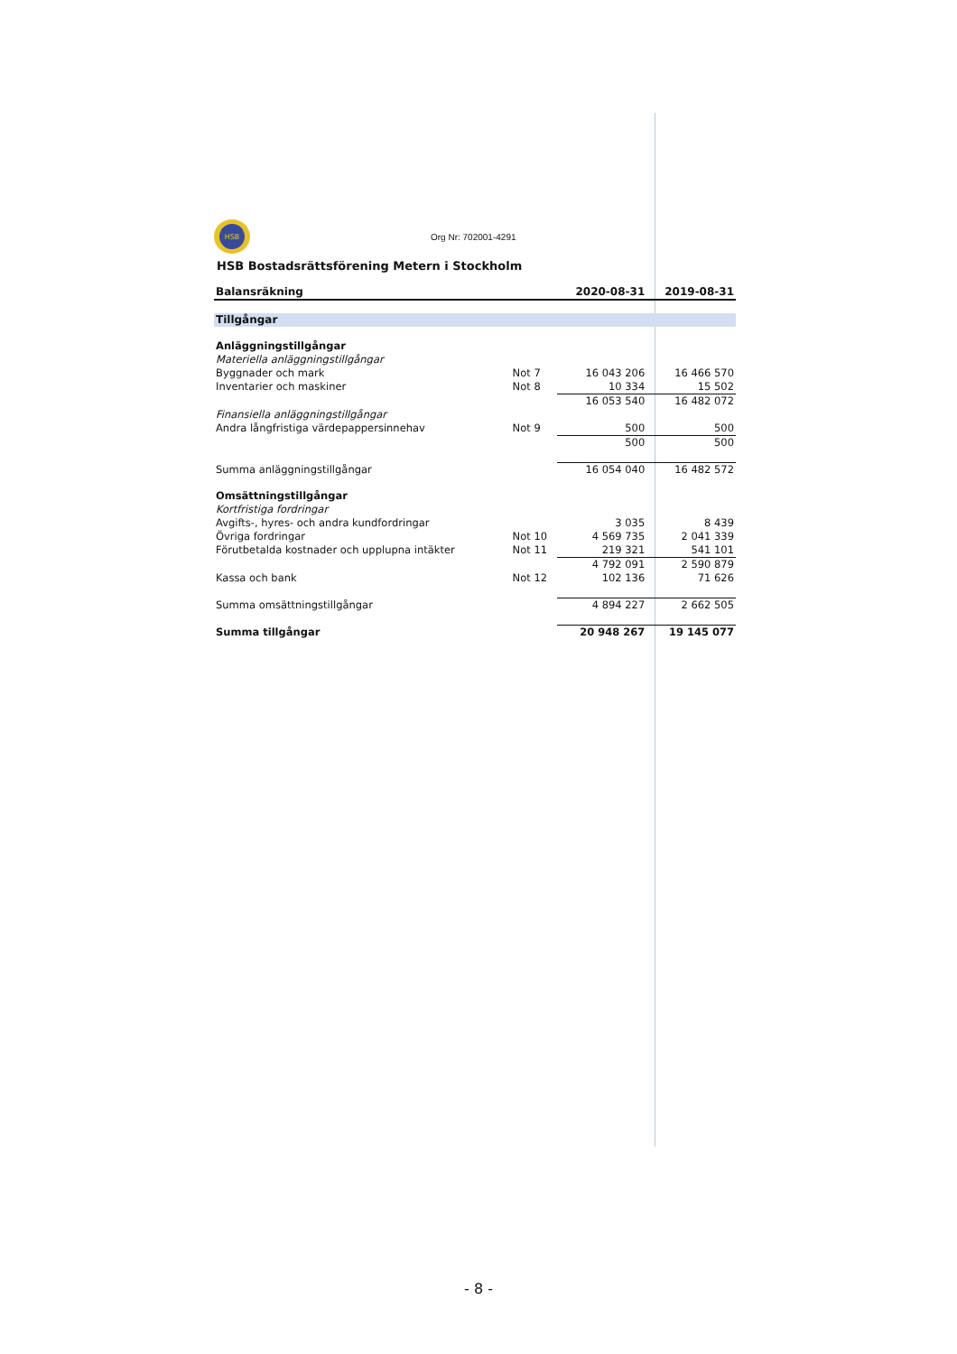HSB
Org Nr: 702001-4291
HSB Bostadsrättsförening Metern i Stockholm
| Balansräkning | | 2020-08-31 | 2019-08-31 |
| --- | --- | --- | --- |
| Tillgångar | | | |
| Anläggningstillgångar | | | |
| Materiella anläggningstillgångar | | | |
| Byggnader och mark | Not 7 | 16 043 206 | 16 466 570 |
| Inventarier och maskiner | Not 8 | 10 334 | 15 502 |
| | | 16 053 540 | 16 482 072 |
| Finansiella anläggningstillgångar | | | |
| Andra långfristiga värdepappersinnehav | Not 9 | 500 | 500 |
| | | 500 | 500 |
| Summa anläggningstillgångar | | 16 054 040 | 16 482 572 |
| Omsättningstillgångar | | | |
| Kortfristiga fordringar | | | |
| Avgifts-, hyres- och andra kundfordringar | | 3 035 | 8 439 |
| Övriga fordringar | Not 10 | 4 569 735 | 2 041 339 |
| Förutbetalda kostnader och upplupna intäkter | Not 11 | 219 321 | 541 101 |
| | | 4 792 091 | 2 590 879 |
| Kassa och bank | Not 12 | 102 136 | 71 626 |
| Summa omsättningstillgångar | | 4 894 227 | 2 662 505 |
| Summa tillgångar | | 20 948 267 | 19 145 077 |
- 8 -